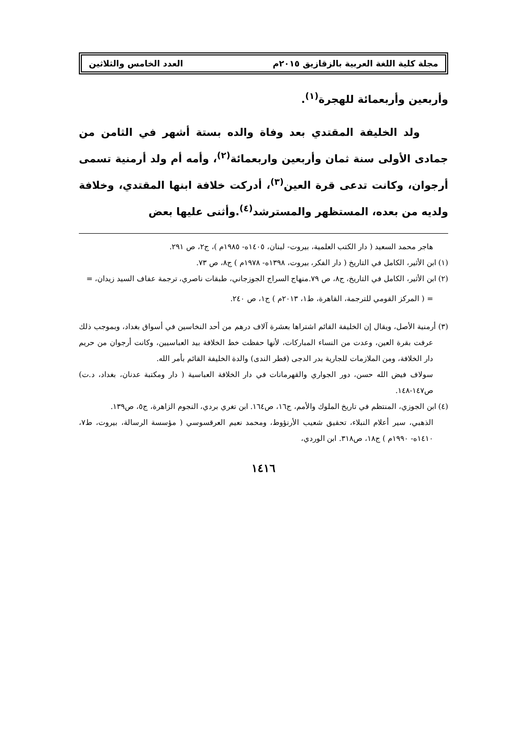مجلة كلية اللغة العربية بالزقازيق ٢٠١٥م العدد الخامس والثلاثين
وأربعين وأربعمائة للهجرة<sup>(١)</sup>.
ولد الخليفة المقتدي بعد وفاة والده بستة أشهر في الثامن من جمادى الأولى سنة ثمان وأربعين واربعمائة<sup>(٢)</sup>، وأمه أم ولد أرمنية تسمى أرجوان، وكانت تدعى قرة العين<sup>(٣)</sup>، أدركت خلافة ابنها المقتدي، وخلافة ولديه من بعده، المستظهر والمسترشد<sup>(٤)</sup>.وأثنى عليها بعض
هاجر محمد السعيد ( دار الكتب العلمية، بيروت- لبنان، ١٤٠٥ه- ١٩٨٥م )، ج٢، ص ٢٩١.
(١) ابن الأثير، الكامل في التاريخ ( دار الفكر، بيروت، ١٣٩٨ه- ١٩٧٨م ) ج٨، ص ٧٣.
(٢) ابن الأثير، الكامل في التاريخ، ج٨، ص ٧٩.منهاج السراج الجوزجاني، طبقات ناصري، ترجمة عفاف السيد زيدان، =
= ( المركز القومي للترجمة، القاهرة، ط١، ٢٠١٣م ) ج١، ص ٢٤٠.
(٣) أرمنية الأصل، ويقال إن الخليفة القائم اشتراها بعشرة آلاف درهم من أحد النخاسين في أسواق بغداد، وبموجب ذلك عرفت بقرة العين، وعدت من النساء المباركات، لأنها حفظت خط الخلافة بيد العباسيين، وكانت أرجوان من حريم دار الخلافة، ومن الملازمات للجارية بدر الدجى (قطر الندى) والدة الخليفة القائم بأمر الله.
سولاف فيض الله حسن، دور الجواري والقهرمانات في دار الخلافة العباسية ( دار ومكتبة عدنان، بغداد، د.ت) ص١٤٧-١٤٨.
(٤) ابن الجوزي، المنتظم في تاريخ الملوك والأمم، ج١٦، ص١٦٤. ابن تغري بردي، النجوم الزاهرة، ج٥، ص١٣٩.
الذهبي، سير أعلام النبلاء، تحقيق شعيب الأرنؤوط، ومحمد نعيم العرقسوسي ( مؤسسة الرسالة، بيروت، ط٧، ١٤١٠ه- ١٩٩٠م ) ج١٨، ص٣١٨. ابن الوردي،
١٤١٦